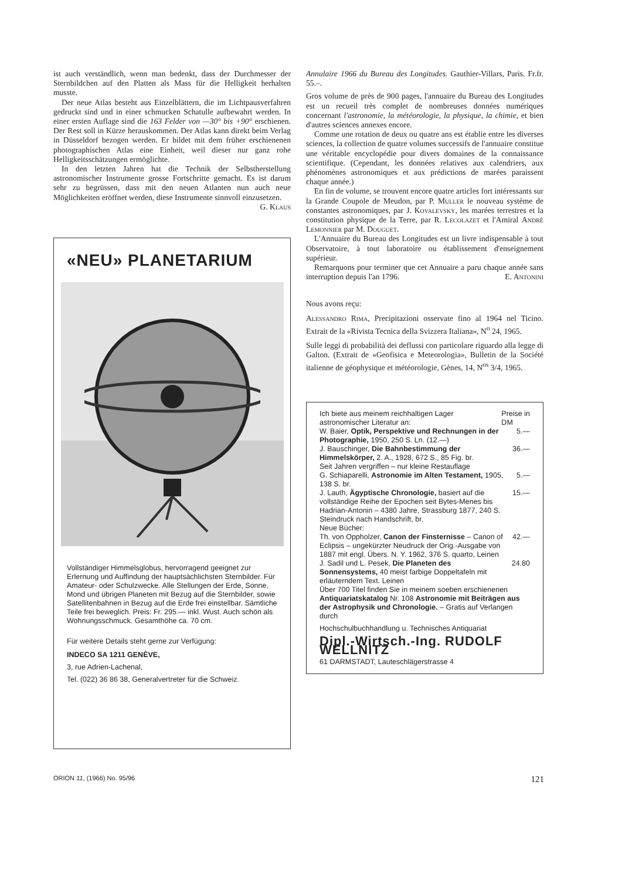ist auch verständlich, wenn man bedenkt, dass der Durchmesser der Sternbildchen auf den Platten als Mass für die Helligkeit herhalten musste.
Der neue Atlas besteht aus Einzelblättern, die im Lichtpausverfahren gedruckt sind und in einer schmucken Schatulle aufbewahrt werden. In einer ersten Auflage sind die 163 Felder von —30° bis +90° erschienen. Der Rest soll in Kürze herauskommen. Der Atlas kann direkt beim Verlag in Düsseldorf bezogen werden. Er bildet mit dem früher erschienenen photographischen Atlas eine Einheit, weil dieser nur ganz rohe Helligkeitsschätzungen ermöglichte.
In den letzten Jahren hat die Technik der Selbstherstellung astronomischer Instrumente grosse Fortschritte gemacht. Es ist darum sehr zu begrüssen, dass mit den neuen Atlanten nun auch neue Möglichkeiten eröffnet werden, diese Instrumente sinnvoll einzusetzen. G. Klaus
«NEU» PLANETARIUM
Vollständiger Himmelsglobus, hervorragend geeignet zur Erlernung und Auffindung der hauptsächlichsten Sternbilder. Für Amateur- oder Schulzwecke. Alle Stellungen der Erde, Sonne, Mond und übrigen Planeten mit Bezug auf die Sternbilder, sowie Satellitenbahnen in Bezug auf die Erde frei einstellbar. Sämtliche Teile frei beweglich. Preis: Fr. 295.— inkl. Wust. Auch schön als Wohnungsschmuck. Gesamthöhe ca. 70 cm.
Für weitere Details steht gerne zur Verfügung:
INDECO SA 1211 GENÈVE,
3, rue Adrien-Lachenal,
Tel. (022) 36 86 38, Generalvertreter für die Schweiz.
Annulaire 1966 du Bureau des Longitudes. Gauthier-Villars, Paris. Fr.fr. 55.–.
Gros volume de près de 900 pages, l'annuaire du Bureau des Longitudes est un recueil très complet de nombreuses données numériques concernant l'astronomie, la météorologie, la physique, la chimie, et bien d'autres sciences annexes encore.
Comme une rotation de deux ou quatre ans est établie entre les diverses sciences, la collection de quatre volumes successifs de l'annuaire constitue une véritable encyclopédie pour divers domaines de la connaissance scientifique. (Cependant, les données relatives aux calendriers, aux phénomènes astronomiques et aux prédictions de marées paraissent chaque année.)
En fin de volume, se trouvent encore quatre articles fort intéressants sur la Grande Coupole de Meudon, par P. Muller le nouveau système de constantes astronomiques, par J. Kovalevsky, les marées terrestres et la constitution physique de la Terre, par R. Lecolazet et l'Amiral André Lemonnier par M. Douguet.
L'Annuaire du Bureau des Longitudes est un livre indispensable à tout Observatoire, à tout laboratoire ou établissement d'enseignement supérieur.
Remarquons pour terminer que cet Annuaire a paru chaque année sans interruption depuis l'an 1796. E. Antonini
Nous avons reçu:
Alessandro Rima, Precipitazioni osservate fino al 1964 nel Ticino. Extrait de la «Rivista Tecnica della Svizzera Italiana», N<sup>o</sup> 24, 1965.
Sulle leggi di probabilità dei deflussi con particolare riguardo alla legge di Galton. (Extrait de «Geofisica e Meteorologia», Bulletin de la Société italienne de géophysique et météorologie, Gènes, 14, N<sup>os</sup> 3/4, 1965.
Ich biete aus meinem reichhaltigen Lager astronomischer Literatur an: Preise in
DM
W. Baier, Optik, Perspektive und Rechnungen in der Photographie, 1950, 250 S. Ln. (12.—) 5.—
J. Bauschinger, Die Bahnbestimmung der Himmelskörper, 2. A., 1928, 672 S., 85 Fig. br. 36.—
Seit Jahren vergriffen – nur kleine Restauflage
G. Schiaparelli, Astronomie im Alten Testament, 1905, 138 S. br. 5.—
J. Lauth, Ägyptische Chronologie, basiert auf die vollständige Reihe der Epochen seit Bytes-Menes bis Hadrian-Antonin – 4380 Jahre, Strassburg 1877, 240 S. Steindruck nach Handschrift, br. 15.—
Neue Bücher:
Th. von Oppholzer, Canon der Finsternisse – Canon of Eclipsis – ungekürzter Neudruck der Orig.-Ausgabe von 1887 mit engl. Übers. N. Y. 1962, 376 S. quarto, Leinen 42.—
J. Sadil und L. Pesek, Die Planeten des Sonnensystems, 40 meist farbige Doppeltafeln mit erläuterndem Text. Leinen 24.80
Über 700 Titel finden Sie in meinem soeben erschienenen Antiquariatskatalog Nr. 108 Astronomie mit Beiträgen aus der Astrophysik und Chronologie. – Gratis auf Verlangen durch
Hochschulbuchhandlung u. Technisches Antiquariat
Dipl.-Wirtsch.-Ing. RUDOLF WELLNITZ
61 DARMSTADT, Lauteschlägerstrasse 4
ORION 11, (1966) No. 95/96 121